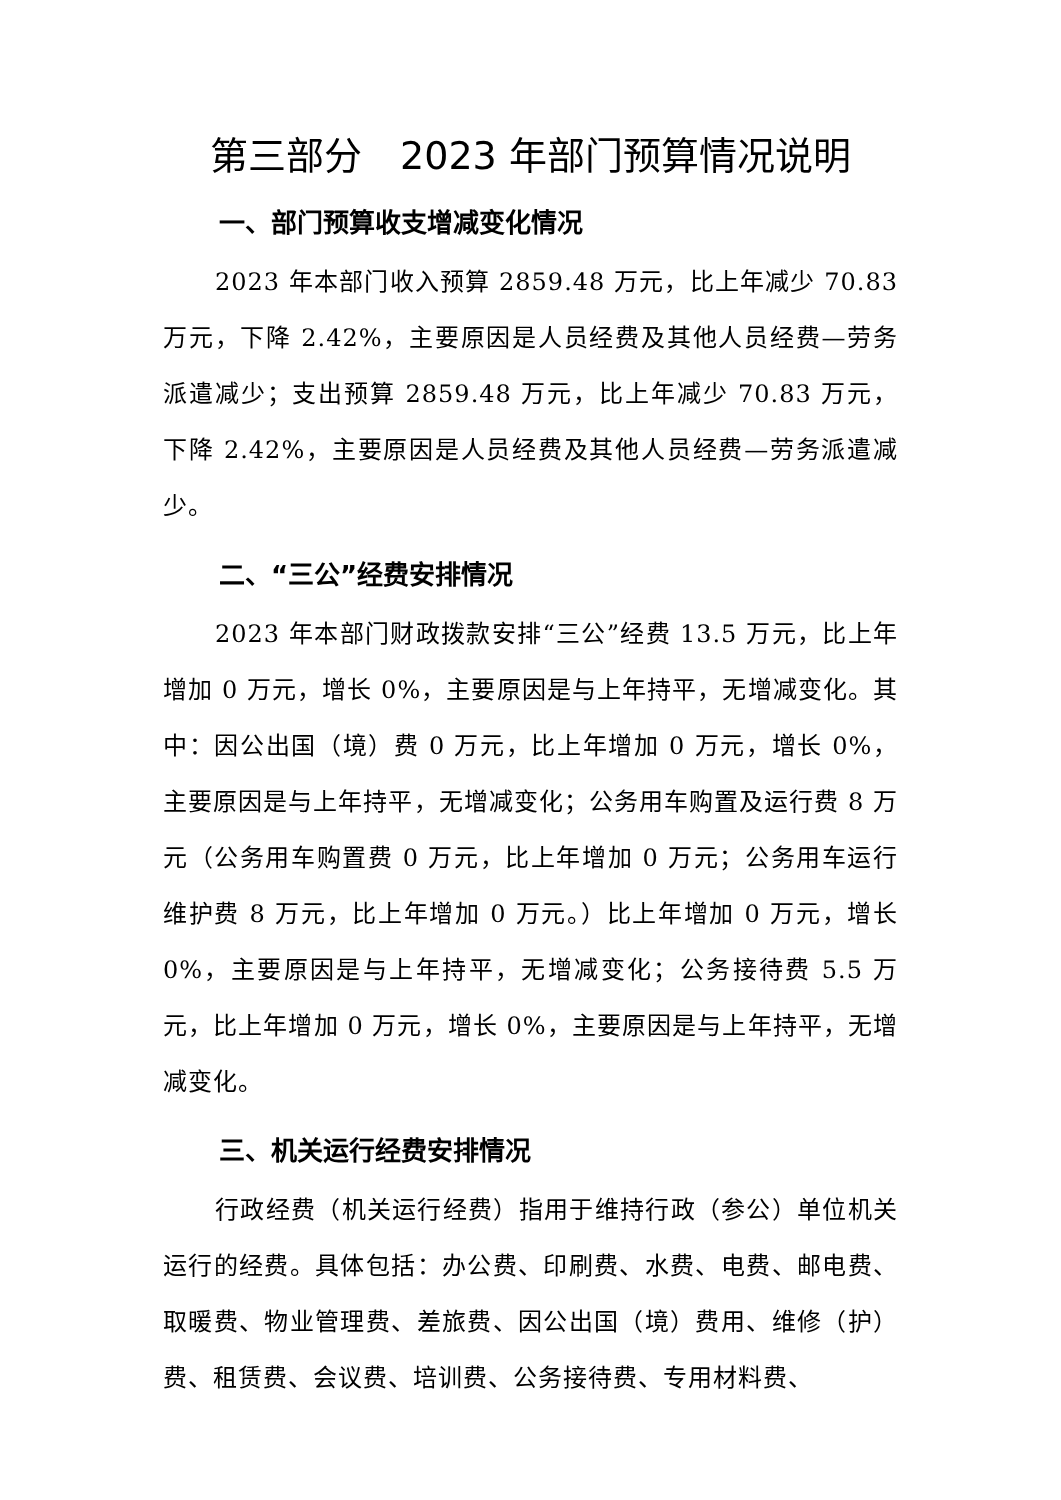第三部分　2023 年部门预算情况说明
一、部门预算收支增减变化情况
2023 年本部门收入预算 2859.48 万元，比上年减少 70.83 万元，下降 2.42%，主要原因是人员经费及其他人员经费—劳务派遣减少；支出预算 2859.48 万元，比上年减少 70.83 万元，下降 2.42%，主要原因是人员经费及其他人员经费—劳务派遣减少。
二、“三公”经费安排情况
2023 年本部门财政拨款安排“三公”经费 13.5 万元，比上年增加 0 万元，增长 0%，主要原因是与上年持平，无增减变化。其中：因公出国（境）费 0 万元，比上年增加 0 万元，增长 0%，主要原因是与上年持平，无增减变化；公务用车购置及运行费 8 万元（公务用车购置费 0 万元，比上年增加 0 万元；公务用车运行维护费 8 万元，比上年增加 0 万元。）比上年增加 0 万元，增长 0%，主要原因是与上年持平，无增减变化；公务接待费 5.5 万元，比上年增加 0 万元，增长 0%，主要原因是与上年持平，无增减变化。
三、机关运行经费安排情况
行政经费（机关运行经费）指用于维持行政（参公）单位机关运行的经费。具体包括：办公费、印刷费、水费、电费、邮电费、取暖费、物业管理费、差旅费、因公出国（境）费用、维修（护）费、租赁费、会议费、培训费、公务接待费、专用材料费、